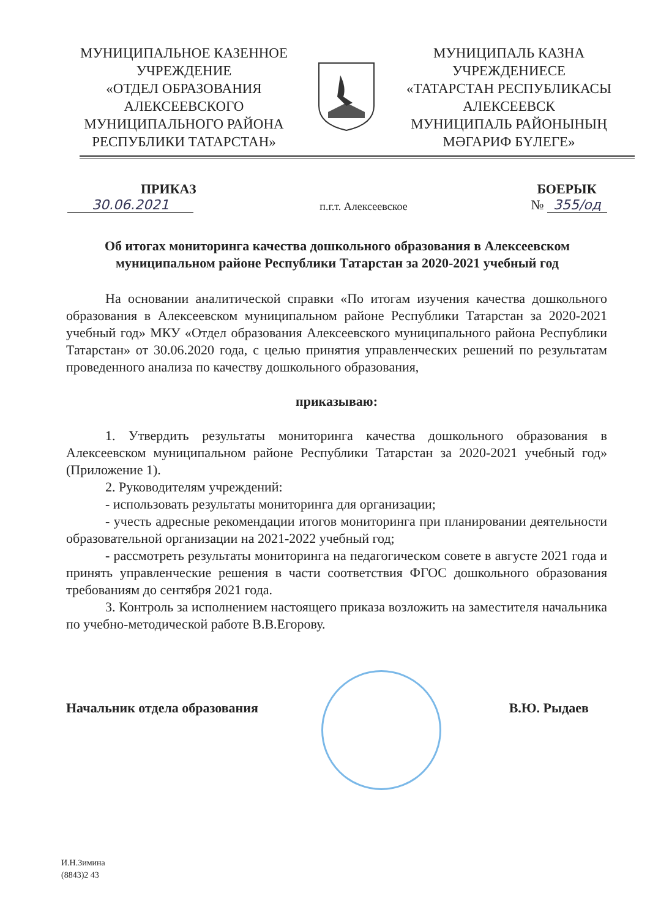МУНИЦИПАЛЬНОЕ КАЗЕННОЕ
УЧРЕЖДЕНИЕ
«ОТДЕЛ ОБРАЗОВАНИЯ
АЛЕКСЕЕВСКОГО
МУНИЦИПАЛЬНОГО РАЙОНА
РЕСПУБЛИКИ ТАТАРСТАН»
МУНИЦИПАЛЬ КАЗНА
УЧРЕЖДЕНИЕСЕ
«ТАТАРСТАН РЕСПУБЛИКАСЫ
АЛЕКСЕЕВСК
МУНИЦИПАЛЬ РАЙОНЫНЫҢ
МӘГАРИФ БҮЛЕГЕ»
ПРИКАЗ
30.06.2021
п.г.т. Алексеевское
БОЕРЫК
№ 355/од
Об итогах мониторинга качества дошкольного образования в Алексеевском муниципальном районе Республики Татарстан за 2020-2021 учебный год
На основании аналитической справки «По итогам изучения качества дошкольного образования в Алексеевском муниципальном районе Республики Татарстан за 2020-2021 учебный год» МКУ «Отдел образования Алексеевского муниципального района Республики Татарстан» от 30.06.2020 года, с целью принятия управленческих решений по результатам проведенного анализа по качеству дошкольного образования,
приказываю:
1. Утвердить результаты мониторинга качества дошкольного образования в Алексеевском муниципальном районе Республики Татарстан за 2020-2021 учебный год» (Приложение 1).
2. Руководителям учреждений:
- использовать результаты мониторинга для организации;
- учесть адресные рекомендации итогов мониторинга при планировании деятельности образовательной организации на 2021-2022 учебный год;
- рассмотреть результаты мониторинга на педагогическом совете в августе 2021 года и принять управленческие решения в части соответствия ФГОС дошкольного образования требованиям до сентября 2021 года.
3. Контроль за исполнением настоящего приказа возложить на заместителя начальника по учебно-методической работе В.В.Егорову.
Начальник отдела образования В.Ю. Рыдаев
И.Н.Зимина
(8843)2 43